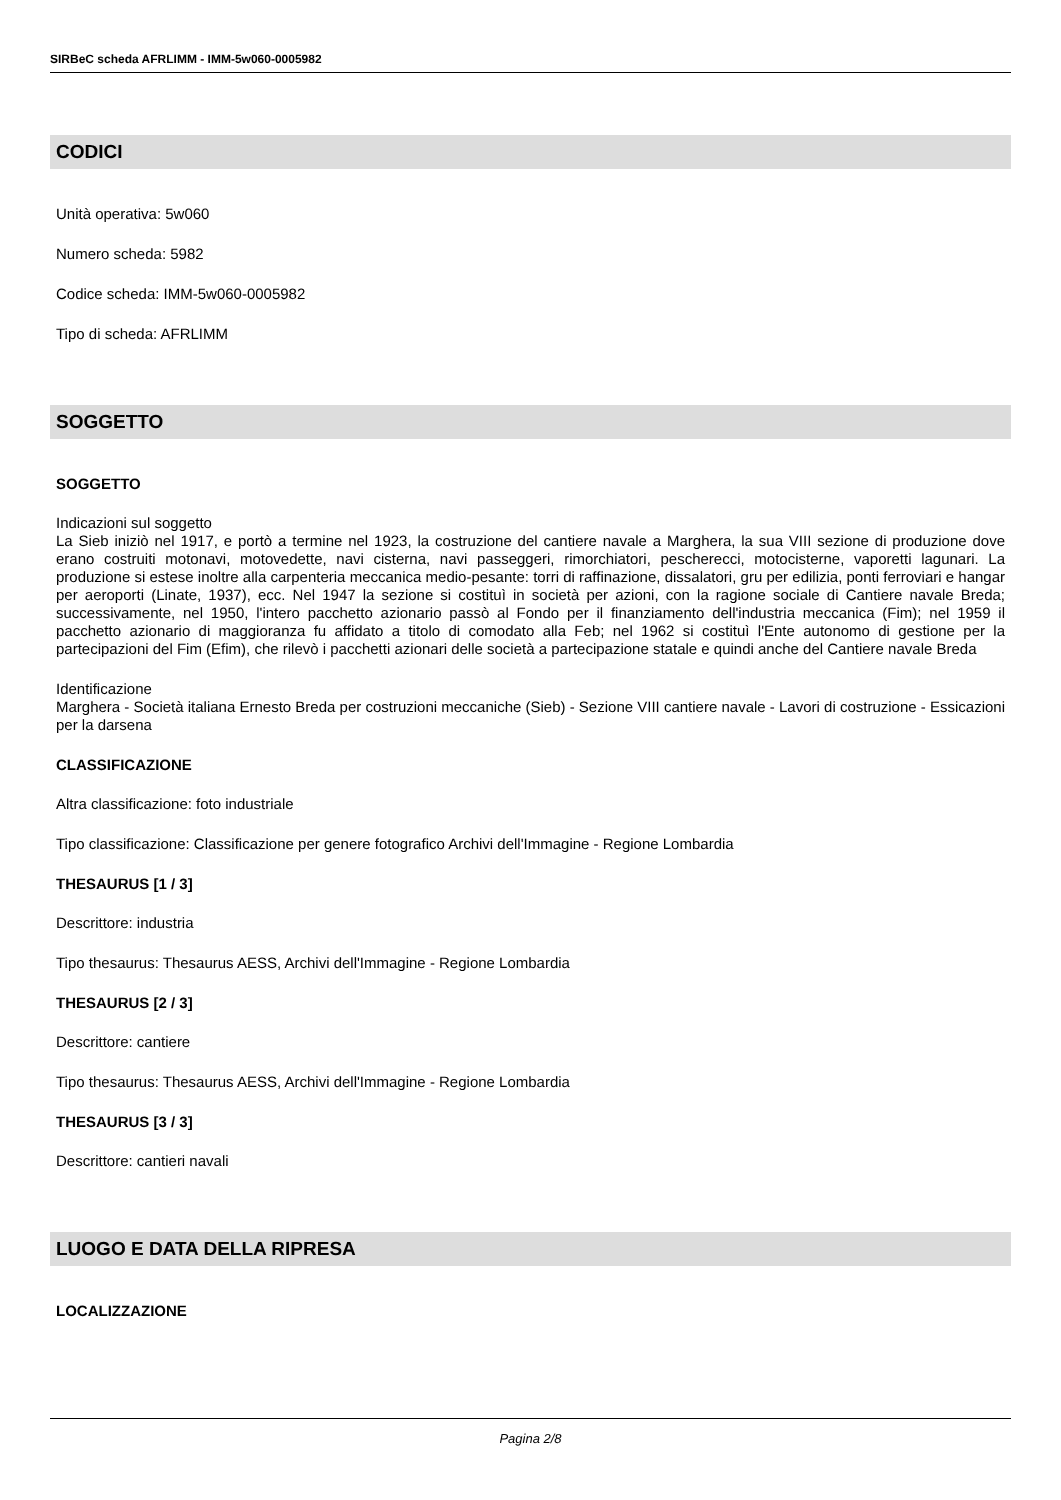SIRBeC scheda AFRLIMM - IMM-5w060-0005982
CODICI
Unità operativa: 5w060
Numero scheda: 5982
Codice scheda: IMM-5w060-0005982
Tipo di scheda: AFRLIMM
SOGGETTO
SOGGETTO
Indicazioni sul soggetto
La Sieb iniziò nel 1917, e portò a termine nel 1923, la costruzione del cantiere navale a Marghera, la sua VIII sezione di produzione dove erano costruiti motonavi, motovedette, navi cisterna, navi passeggeri, rimorchiatori, pescherecci, motocisterne, vaporetti lagunari. La produzione si estese inoltre alla carpenteria meccanica medio-pesante: torri di raffinazione, dissalatori, gru per edilizia, ponti ferroviari e hangar per aeroporti (Linate, 1937), ecc. Nel 1947 la sezione si costituì in società per azioni, con la ragione sociale di Cantiere navale Breda; successivamente, nel 1950, l'intero pacchetto azionario passò al Fondo per il finanziamento dell'industria meccanica (Fim); nel 1959 il pacchetto azionario di maggioranza fu affidato a titolo di comodato alla Feb; nel 1962 si costituì l'Ente autonomo di gestione per la partecipazioni del Fim (Efim), che rilevò i pacchetti azionari delle società a partecipazione statale e quindi anche del Cantiere navale Breda
Identificazione
Marghera - Società italiana Ernesto Breda per costruzioni meccaniche (Sieb) - Sezione VIII cantiere navale - Lavori di costruzione - Essicazioni per la darsena
CLASSIFICAZIONE
Altra classificazione: foto industriale
Tipo classificazione: Classificazione per genere fotografico Archivi dell'Immagine - Regione Lombardia
THESAURUS [1 / 3]
Descrittore: industria
Tipo thesaurus: Thesaurus AESS, Archivi dell'Immagine - Regione Lombardia
THESAURUS [2 / 3]
Descrittore: cantiere
Tipo thesaurus: Thesaurus AESS, Archivi dell'Immagine - Regione Lombardia
THESAURUS [3 / 3]
Descrittore: cantieri navali
LUOGO E DATA DELLA RIPRESA
LOCALIZZAZIONE
Pagina 2/8